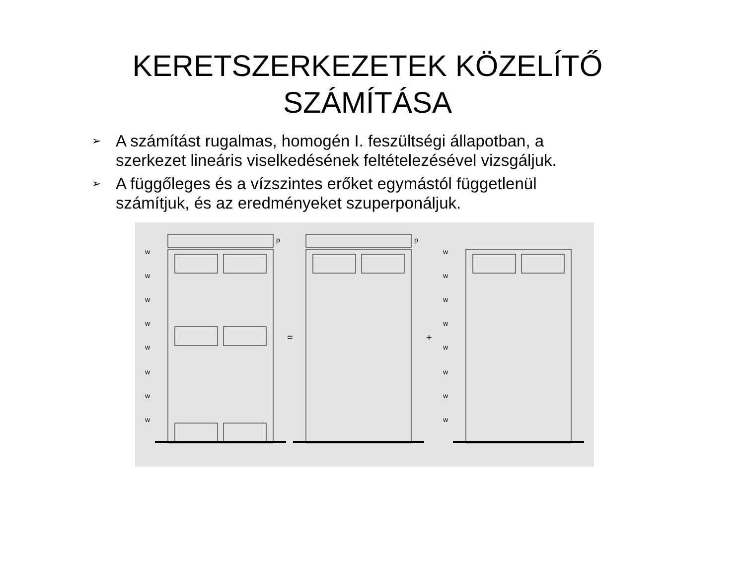KERETSZERKEZETEK KÖZELÍTŐ SZÁMÍTÁSA
➢ A számítást rugalmas, homogén I. feszültségi állapotban, a szerkezet lineáris viselkedésének feltételezésével vizsgáljuk.
➢ A függőleges és a vízszintes erőket egymástól függetlenül számítjuk, és az eredményeket szuperponáljuk.
w
w
w
w
w
w
w
w
p
p
=
+
w
w
w
w
w
w
w
w